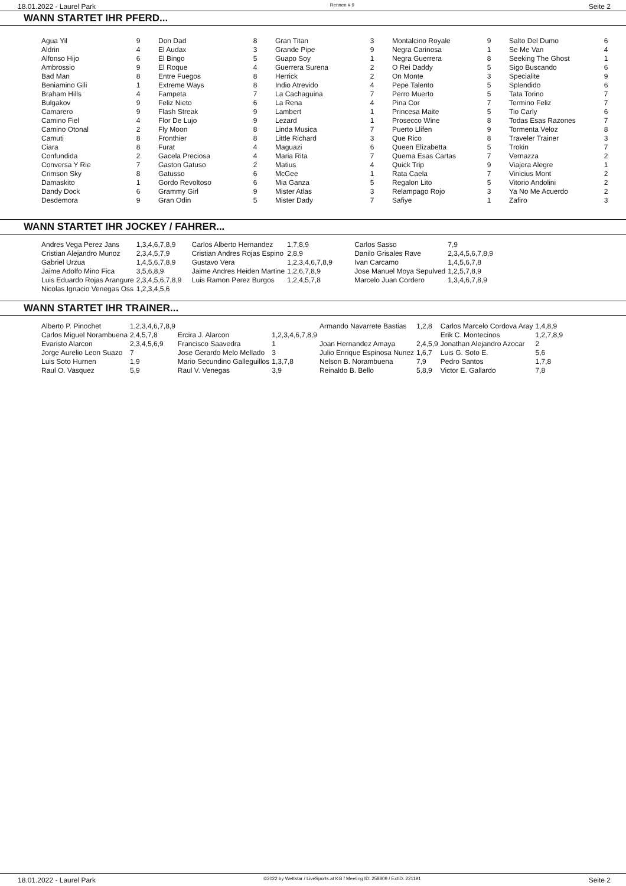18.01.2022 - Laurel Park Rennen # 9 Seite 2
WANN STARTET IHR PFERD...
| Agua Yil | 9 | Don Dad | 8 | Gran Titan | 3 | Montalcino Royale | 9 | Salto Del Dumo | 6 |
| Aldrin | 4 | El Audax | 3 | Grande Pipe | 9 | Negra Carinosa | 1 | Se Me Van | 4 |
| Alfonso Hijo | 6 | El Bingo | 5 | Guapo Soy | 1 | Negra Guerrera | 8 | Seeking The Ghost | 1 |
| Ambrossio | 9 | El Roque | 4 | Guerrera Surena | 2 | O Rei Daddy | 5 | Sigo Buscando | 6 |
| Bad Man | 8 | Entre Fuegos | 8 | Herrick | 2 | On Monte | 3 | Specialite | 9 |
| Beniamino Gili | 1 | Extreme Ways | 8 | Indio Atrevido | 4 | Pepe Talento | 5 | Splendido | 6 |
| Braham Hills | 4 | Fampeta | 7 | La Cachaguina | 7 | Perro Muerto | 5 | Tata Torino | 7 |
| Bulgakov | 9 | Feliz Nieto | 6 | La Rena | 4 | Pina Cor | 7 | Termino Feliz | 7 |
| Camarero | 9 | Flash Streak | 9 | Lambert | 1 | Princesa Maite | 5 | Tio Carly | 6 |
| Camino Fiel | 4 | Flor De Lujo | 9 | Lezard | 1 | Prosecco Wine | 8 | Todas Esas Razones | 7 |
| Camino Otonal | 2 | Fly Moon | 8 | Linda Musica | 7 | Puerto Llifen | 9 | Tormenta Veloz | 8 |
| Camuti | 8 | Fronthier | 8 | Little Richard | 3 | Que Rico | 8 | Traveler Trainer | 3 |
| Ciara | 8 | Furat | 4 | Maguazi | 6 | Queen Elizabetta | 5 | Trokin | 7 |
| Confundida | 2 | Gacela Preciosa | 4 | Maria Rita | 7 | Quema Esas Cartas | 7 | Vernazza | 2 |
| Conversa Y Rie | 7 | Gaston Gatuso | 2 | Matius | 4 | Quick Trip | 9 | Viajera Alegre | 1 |
| Crimson Sky | 8 | Gatusso | 6 | McGee | 1 | Rata Caela | 7 | Vinicius Mont | 2 |
| Damaskito | 1 | Gordo Revoltoso | 6 | Mia Ganza | 5 | Regalon Lito | 5 | Vitorio Andolini | 2 |
| Dandy Dock | 6 | Grammy Girl | 9 | Mister Atlas | 3 | Relampago Rojo | 3 | Ya No Me Acuerdo | 2 |
| Desdemora | 9 | Gran Odin | 5 | Mister Dady | 7 | Safiye | 1 | Zafiro | 3 |
WANN STARTET IHR JOCKEY / FAHRER...
| Andres Vega Perez Jans | 1,3,4,6,7,8,9 | Carlos Alberto Hernandez | 1,7,8,9 | Carlos Sasso | 7,9 |
| Cristian Alejandro Munoz | 2,3,4,5,7,9 | Cristian Andres Rojas Espino | 2,8,9 | Danilo Grisales Rave | 2,3,4,5,6,7,8,9 |
| Gabriel Urzua | 1,4,5,6,7,8,9 | Gustavo Vera | 1,2,3,4,6,7,8,9 | Ivan Carcamo | 1,4,5,6,7,8 |
| Jaime Adolfo Mino Fica | 3,5,6,8,9 | Jaime Andres Heiden Martine | 1,2,6,7,8,9 | Jose Manuel Moya Sepulved | 1,2,5,7,8,9 |
| Luis Eduardo Rojas Arangure | 2,3,4,5,6,7,8,9 | Luis Ramon Perez Burgos | 1,2,4,5,7,8 | Marcelo Juan Cordero | 1,3,4,6,7,8,9 |
| Nicolas Ignacio Venegas Oss | 1,2,3,4,5,6 | | | | |
WANN STARTET IHR TRAINER...
| Alberto P. Pinochet | 1,2,3,4,6,7,8,9 | | | Armando Navarrete Bastias | 1,2,8 | Carlos Marcelo Cordova Aray | 1,4,8,9 |
| Carlos Miguel Norambuena | 2,4,5,7,8 | Ercira J. Alarcon | 1,2,3,4,6,7,8,9 | | | Erik C. Montecinos | 1,2,7,8,9 |
| Evaristo Alarcon | 2,3,4,5,6,9 | Francisco Saavedra | 1 | Joan Hernandez Amaya | 2,4,5,9 | Jonathan Alejandro Azocar | 2 |
| Jorge Aurelio Leon Suazo | 7 | Jose Gerardo Melo Mellado | 3 | Julio Enrique Espinosa Nunez | 1,6,7 | Luis G. Soto E. | 5,6 |
| Luis Soto Hurnen | 1,9 | Mario Secundino Galleguillos | 1,3,7,8 | Nelson B. Norambuena | 7,9 | Pedro Santos | 1,7,8 |
| Raul O. Vasquez | 5,9 | Raul V. Venegas | 3,9 | Reinaldo B. Bello | 5,8,9 | Victor E. Gallardo | 7,8 |
18.01.2022 - Laurel Park ©2022 by Wettstar / LiveSports.at KG / Meeting ID: 258809 / ExtID: 221191 Seite 2